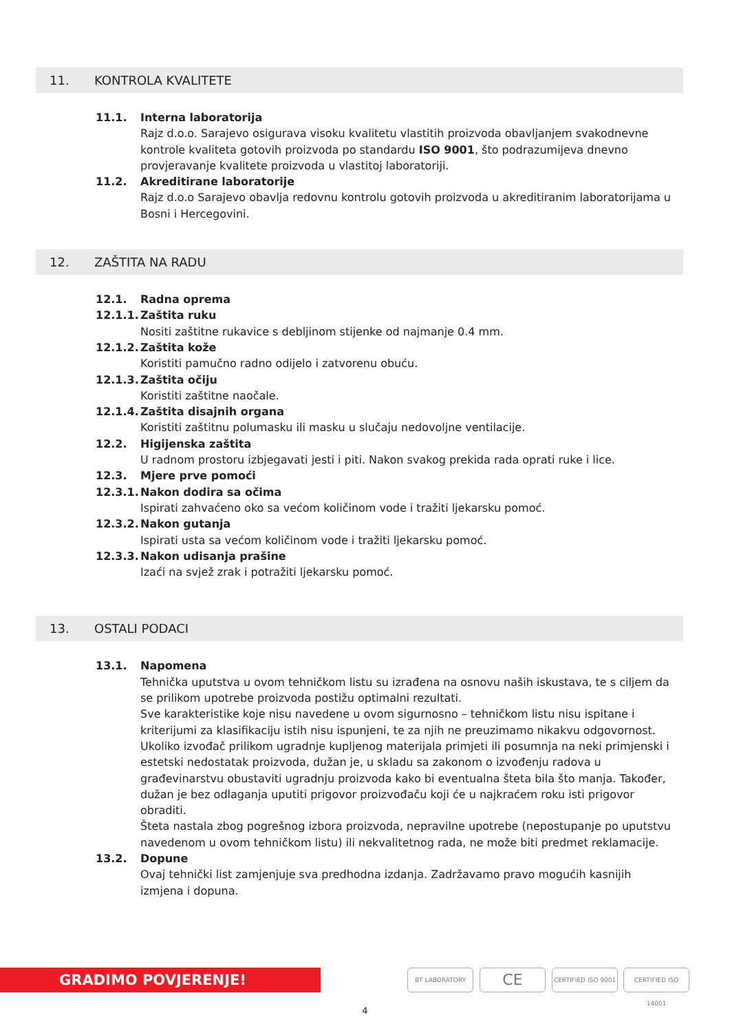11. KONTROLA KVALITETE
11.1. Interna laboratorija
Rajz d.o.o. Sarajevo osigurava visoku kvalitetu vlastitih proizvoda obavljanjem svakodnevne kontrole kvaliteta gotovih proizvoda po standardu ISO 9001, što podrazumijeva dnevno provjeravanje kvalitete proizvoda u vlastitoj laboratoriji.
11.2. Akreditirane laboratorije
Rajz d.o.o Sarajevo obavlja redovnu kontrolu gotovih proizvoda u akreditiranim laboratorijama u Bosni i Hercegovini.
12. ZAŠTITA NA RADU
12.1. Radna oprema
12.1.1.
Zaštita ruku
Nositi zaštitne rukavice s debljinom stijenke od najmanje 0.4 mm.
12.1.2.
Zaštita kože
Koristiti pamučno radno odijelo i zatvorenu obuću.
12.1.3.
Zaštita očiju
Koristiti zaštitne naočale.
12.1.4.
Zaštita disajnih organa
Koristiti zaštitnu polumasku ili masku u slučaju nedovoljne ventilacije.
12.2. Higijenska zaštita
U radnom prostoru izbjegavati jesti i piti. Nakon svakog prekida rada oprati ruke i lice.
12.3. Mjere prve pomoći
12.3.1.
Nakon dodira sa očima
Ispirati zahvaćeno oko sa većom količinom vode i tražiti ljekarsku pomoć.
12.3.2.
Nakon gutanja
Ispirati usta sa većom količinom vode i tražiti ljekarsku pomoć.
12.3.3.
Nakon udisanja prašine
Izaći na svjež zrak i potražiti ljekarsku pomoć.
13. OSTALI PODACI
13.1. Napomena
Tehnička uputstva u ovom tehničkom listu su izrađena na osnovu naših iskustava, te s ciljem da se prilikom upotrebe proizvoda postižu optimalni rezultati.
Sve karakteristike koje nisu navedene u ovom sigurnosno – tehničkom listu nisu ispitane i kriterijumi za klasifikaciju istih nisu ispunjeni, te za njih ne preuzimamo nikakvu odgovornost.
Ukoliko izvođač prilikom ugradnje kupljenog materijala primjeti ili posumnja na neki primjenski i estetski nedostatak proizvoda, dužan je, u skladu sa zakonom o izvođenju radova u građevinarstvu obustaviti ugradnju proizvoda kako bi eventualna šteta bila što manja. Također, dužan je bez odlaganja uputiti prigovor proizvođaču koji će u najkraćem roku isti prigovor obraditi.
Šteta nastala zbog pogrešnog izbora proizvoda, nepravilne upotrebe (nepostupanje po uputstvu navedenom u ovom tehničkom listu) ili nekvalitetnog rada, ne može biti predmet reklamacije.
13.2. Dopune
Ovaj tehnički list zamjenjuje sva predhodna izdanja. Zadržavamo pravo mogućih kasnijih izmjena i dopuna.
GRADIMO POVJERENJE! BT LABORATORY CE
CERTIFIED ISO 9001
CERTIFIED ISO 14001
4